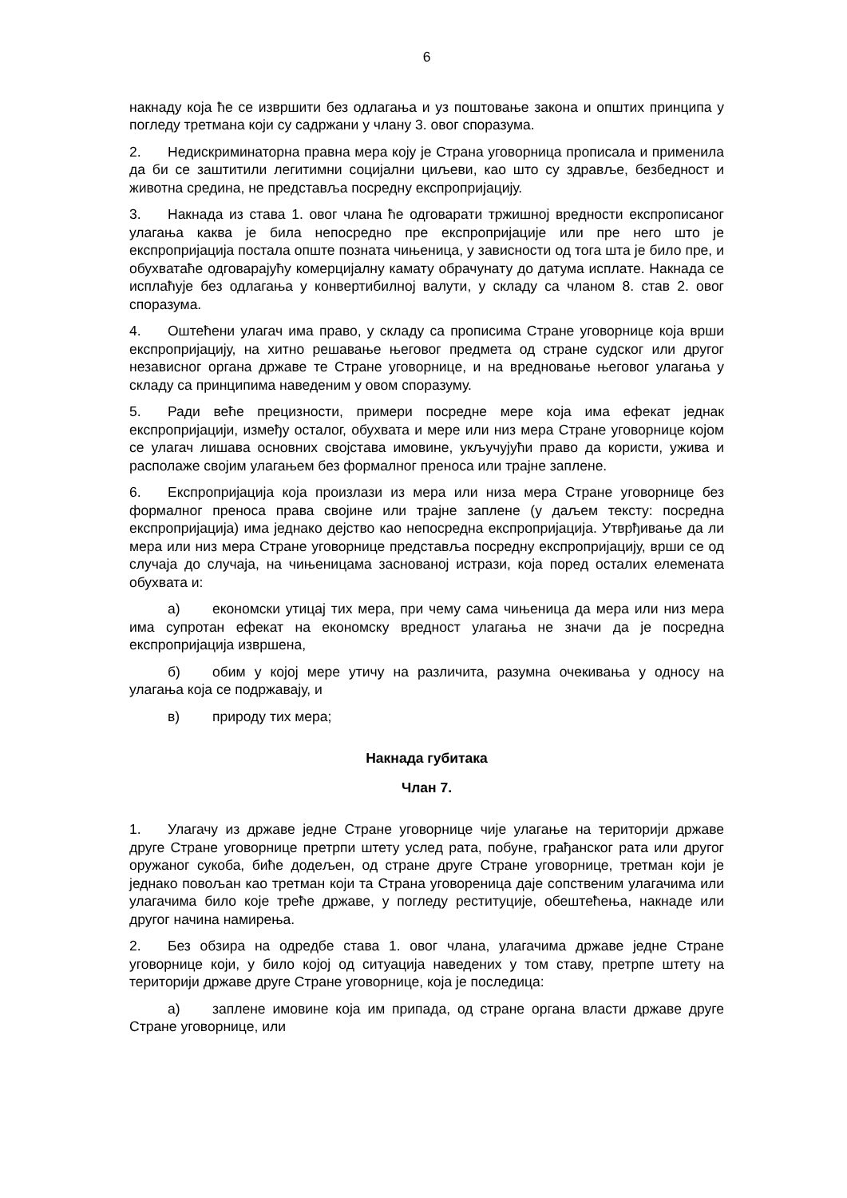6
накнаду која ће се извршити без одлагања и уз поштовање закона и општих принципа у погледу третмана који су садржани у члану 3. овог споразума.
2. Недискриминаторна правна мера коју је Страна уговорница прописала и применила да би се заштитили легитимни социјални циљеви, као што су здравље, безбедност и животна средина, не представља посредну експропријацију.
3. Накнада из става 1. овог члана ће одговарати тржишној вредности експрописаног улагања каква је била непосредно пре експропријације или пре него што је експропријација постала опште позната чињеница, у зависности од тога шта је било пре, и обухватаће одговарајућу комерцијалну камату обрачунату до датума исплате. Накнада се исплаћује без одлагања у конвертибилној валути, у складу са чланом 8. став 2. овог споразума.
4. Оштећени улагач има право, у складу са прописима Стране уговорнице која врши експропријацију, на хитно решавање његовог предмета од стране судског или другог независног органа државе те Стране уговорнице, и на вредновање његовог улагања у складу са принципима наведеним у овом споразуму.
5. Ради веће прецизности, примери посредне мере која има ефекат једнак експропријацији, између осталог, обухвата и мере или низ мера Стране уговорнице којом се улагач лишава основних својстава имовине, укључујући право да користи, ужива и располаже својим улагањем без формалног преноса или трајне заплене.
6. Експропријација која произлази из мера или низа мера Стране уговорнице без формалног преноса права својине или трајне заплене (у даљем тексту: посредна експропријација) има једнако дејство као непосредна експропријација. Утврђивање да ли мера или низ мера Стране уговорнице представља посредну експропријацију, врши се од случаја до случаја, на чињеницама заснованој истрази, која поред осталих елемената обухвата и:
а) економски утицај тих мера, при чему сама чињеница да мера или низ мера има супротан ефекат на економску вредност улагања не значи да је посредна експропријација извршена,
б) обим у којој мере утичу на различита, разумна очекивања у односу на улагања која се подржавају, и
в) природу тих мера;
Накнада губитака
Члан 7.
1. Улагачу из државе једне Стране уговорнице чије улагање на територији државе друге Стране уговорнице претрпи штету услед рата, побуне, грађанског рата или другог оружаног сукоба, биће додељен, од стране друге Стране уговорнице, третман који је једнако повољан као третман који та Страна уговореница даје сопственим улагачима или улагачима било које треће државе, у погледу реституције, обештећења, накнаде или другог начина намирења.
2. Без обзира на одредбе става 1. овог члана, улагачима државе једне Стране уговорнице који, у било којој од ситуација наведених у том ставу, претрпе штету на територији државе друге Стране уговорнице, која је последица:
а) заплене имовине која им припада, од стране органа власти државе друге Стране уговорнице, или